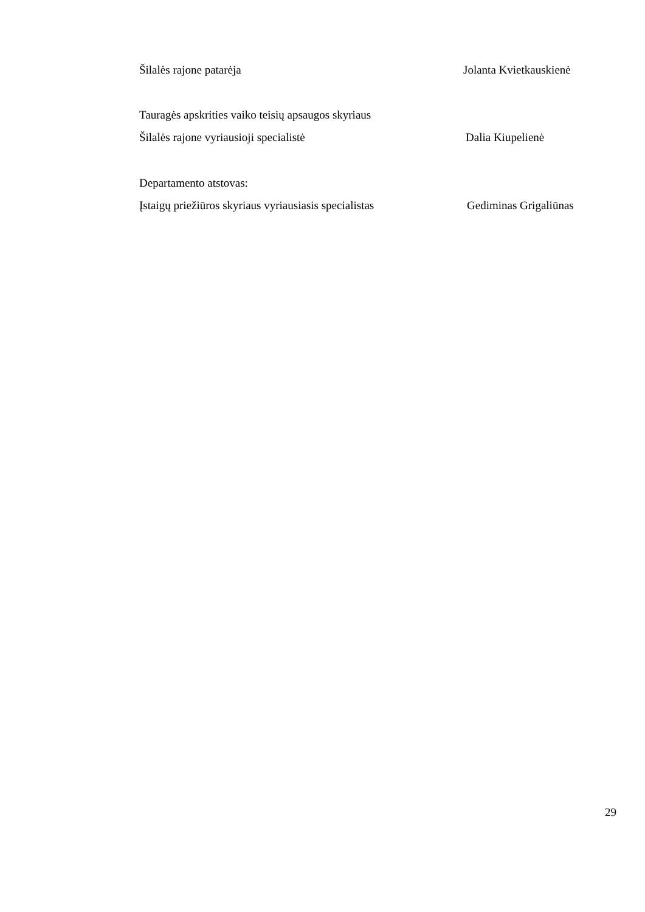Šilalės rajone patarėja Jolanta Kvietkauskienė
Tauragės apskrities vaiko teisių apsaugos skyriaus
Šilalės rajone vyriausioji specialistė Dalia Kiupelienė
Departamento atstovas:
Įstaigų priežiūros skyriaus vyriausiasis specialistas Gediminas Grigaliūnas
29